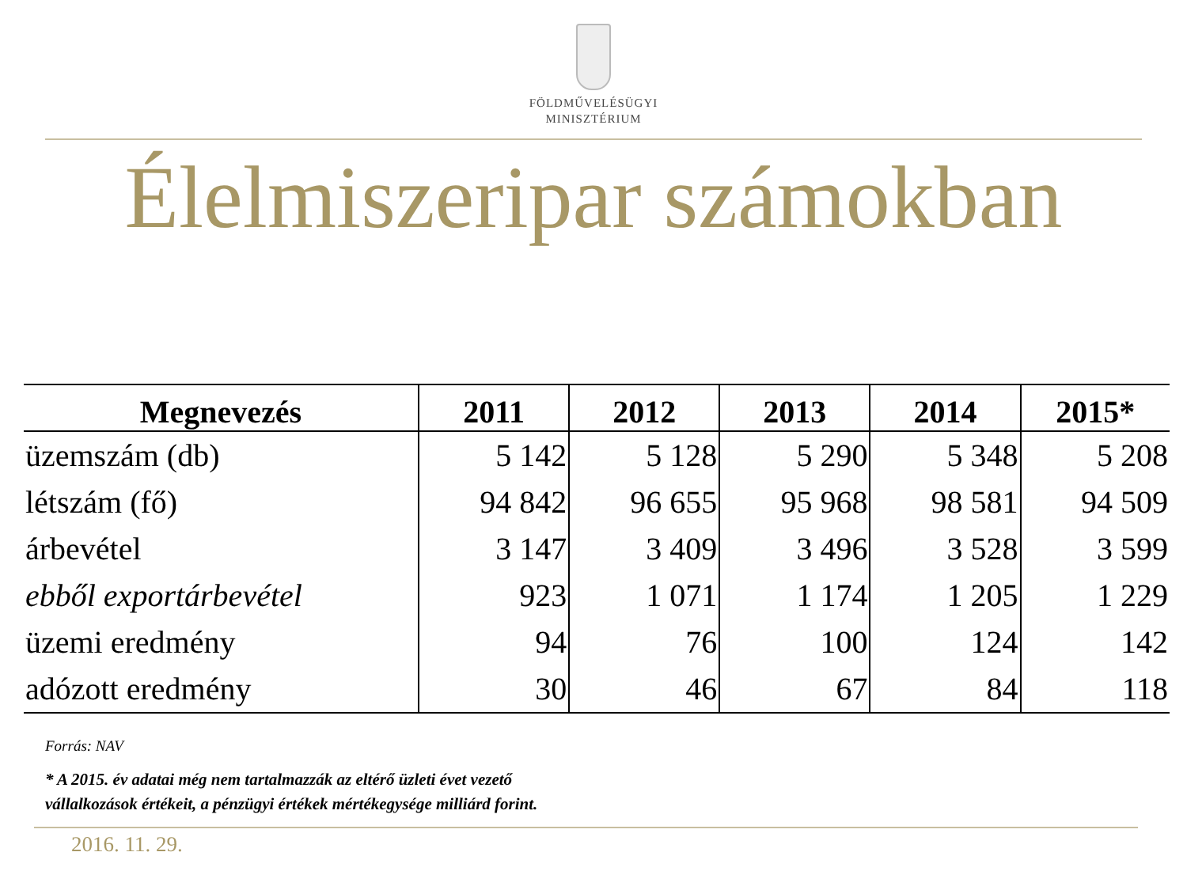FÖLDMŰVELÉSÜGYI
MINISZTÉRIUM
Élelmiszeripar számokban
| Megnevezés | 2011 | 2012 | 2013 | 2014 | 2015* |
| --- | --- | --- | --- | --- | --- |
| üzemszám (db) | 5 142 | 5 128 | 5 290 | 5 348 | 5 208 |
| létszám (fő) | 94 842 | 96 655 | 95 968 | 98 581 | 94 509 |
| árbevétel | 3 147 | 3 409 | 3 496 | 3 528 | 3 599 |
| ebből exportárbevétel | 923 | 1 071 | 1 174 | 1 205 | 1 229 |
| üzemi eredmény | 94 | 76 | 100 | 124 | 142 |
| adózott eredmény | 30 | 46 | 67 | 84 | 118 |
Forrás: NAV
* A 2015. év adatai még nem tartalmazzák az eltérő üzleti évet vezető
vállalkozások értékeit, a pénzügyi értékek mértékegysége milliárd forint.
2016. 11. 29.